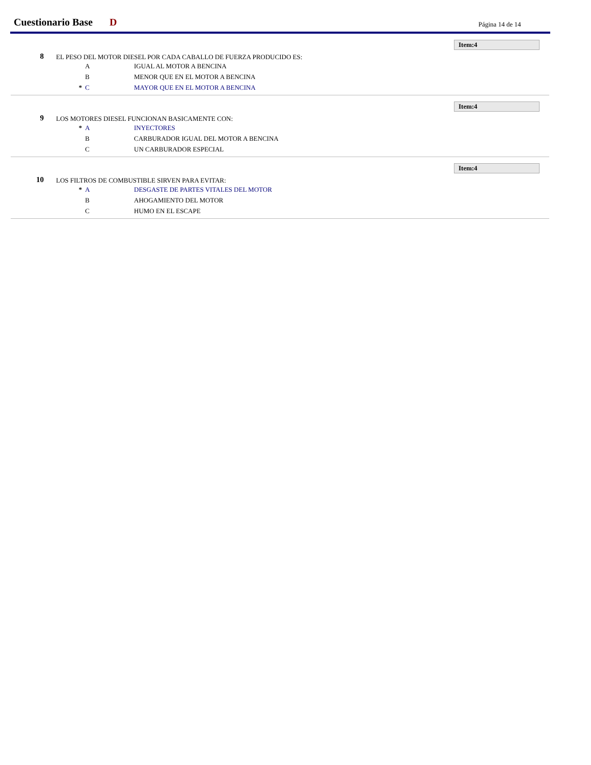Cuestionario Base D Página 14 de 14
Item:4
8
EL PESO DEL MOTOR DIESEL POR CADA CABALLO DE FUERZA PRODUCIDO ES:
A IGUAL AL MOTOR A BENCINA
B MENOR QUE EN EL MOTOR A BENCINA
* C MAYOR QUE EN EL MOTOR A BENCINA
Item:4
9
LOS MOTORES DIESEL FUNCIONAN BASICAMENTE CON:
* A INYECTORES
B CARBURADOR IGUAL DEL MOTOR A BENCINA
C UN CARBURADOR ESPECIAL
Item:4
10
LOS FILTROS DE COMBUSTIBLE SIRVEN PARA EVITAR:
* A DESGASTE DE PARTES VITALES DEL MOTOR
B AHOGAMIENTO DEL MOTOR
C HUMO EN EL ESCAPE